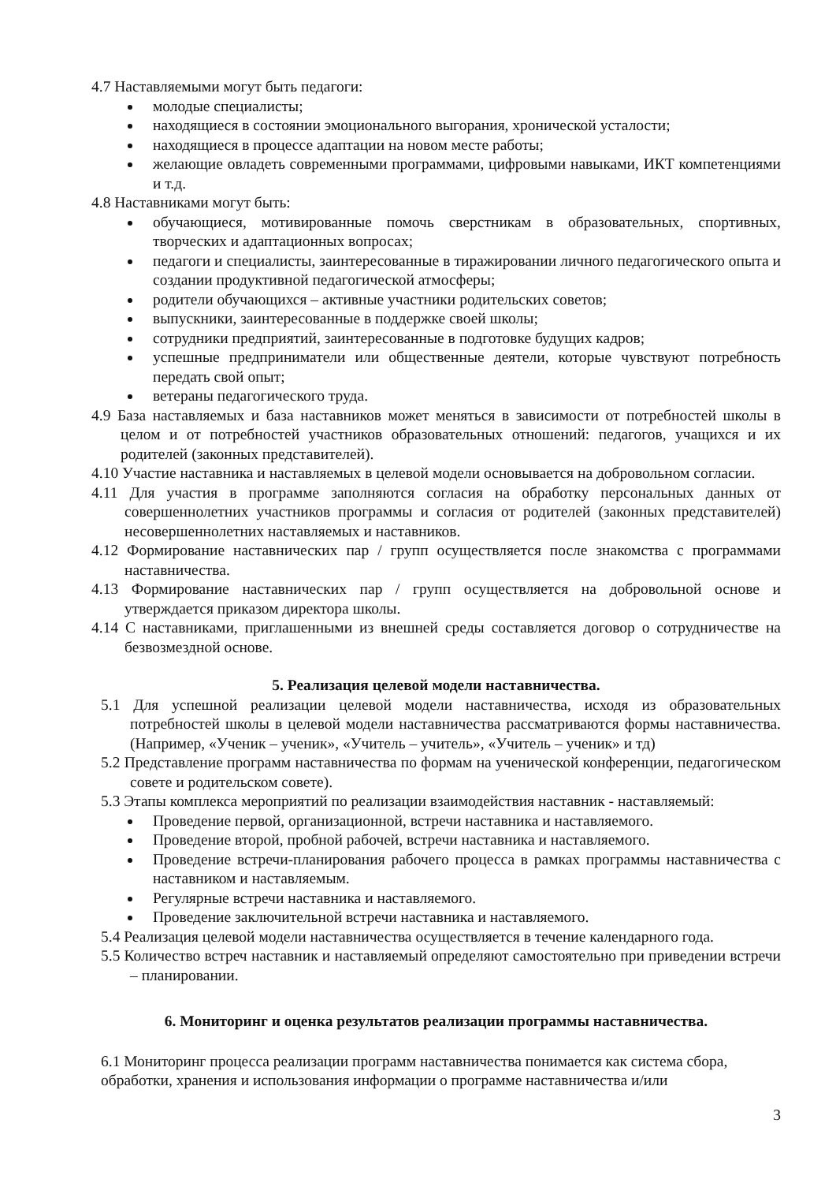4.7 Наставляемыми могут быть педагоги:
молодые специалисты;
находящиеся в состоянии эмоционального выгорания, хронической усталости;
находящиеся в процессе адаптации на новом месте работы;
желающие овладеть современными программами, цифровыми навыками, ИКТ компетенциями и т.д.
4.8 Наставниками могут быть:
обучающиеся, мотивированные помочь сверстникам в образовательных, спортивных, творческих и адаптационных вопросах;
педагоги и специалисты, заинтересованные в тиражировании личного педагогического опыта и создании продуктивной педагогической атмосферы;
родители обучающихся – активные участники родительских советов;
выпускники, заинтересованные в поддержке своей школы;
сотрудники предприятий, заинтересованные в подготовке будущих кадров;
успешные предприниматели или общественные деятели, которые чувствуют потребность передать свой опыт;
ветераны педагогического труда.
4.9 База наставляемых и база наставников может меняться в зависимости от потребностей школы в целом и от потребностей участников образовательных отношений: педагогов, учащихся и их родителей (законных представителей).
4.10 Участие наставника и наставляемых в целевой модели основывается на добровольном согласии.
4.11 Для участия в программе заполняются согласия на обработку персональных данных от совершеннолетних участников программы и согласия от родителей (законных представителей) несовершеннолетних наставляемых и наставников.
4.12 Формирование наставнических пар / групп осуществляется после знакомства с программами наставничества.
4.13 Формирование наставнических пар / групп осуществляется на добровольной основе и утверждается приказом директора школы.
4.14 С наставниками, приглашенными из внешней среды составляется договор о сотрудничестве на безвозмездной основе.
5. Реализация целевой модели наставничества.
5.1 Для успешной реализации целевой модели наставничества, исходя из образовательных потребностей школы в целевой модели наставничества рассматриваются формы наставничества. (Например, «Ученик – ученик», «Учитель – учитель», «Учитель – ученик» и тд)
5.2 Представление программ наставничества по формам на ученической конференции, педагогическом совете и родительском совете).
5.3 Этапы комплекса мероприятий по реализации взаимодействия наставник - наставляемый:
Проведение первой, организационной, встречи наставника и наставляемого.
Проведение второй, пробной рабочей, встречи наставника и наставляемого.
Проведение встречи-планирования рабочего процесса в рамках программы наставничества с наставником и наставляемым.
Регулярные встречи наставника и наставляемого.
Проведение заключительной встречи наставника и наставляемого.
5.4 Реализация целевой модели наставничества осуществляется в течение календарного года.
5.5 Количество встреч наставник и наставляемый определяют самостоятельно при приведении встречи – планировании.
6. Мониторинг и оценка результатов реализации программы наставничества.
6.1 Мониторинг процесса реализации программ наставничества понимается как система сбора, обработки, хранения и использования информации о программе наставничества и/или
3